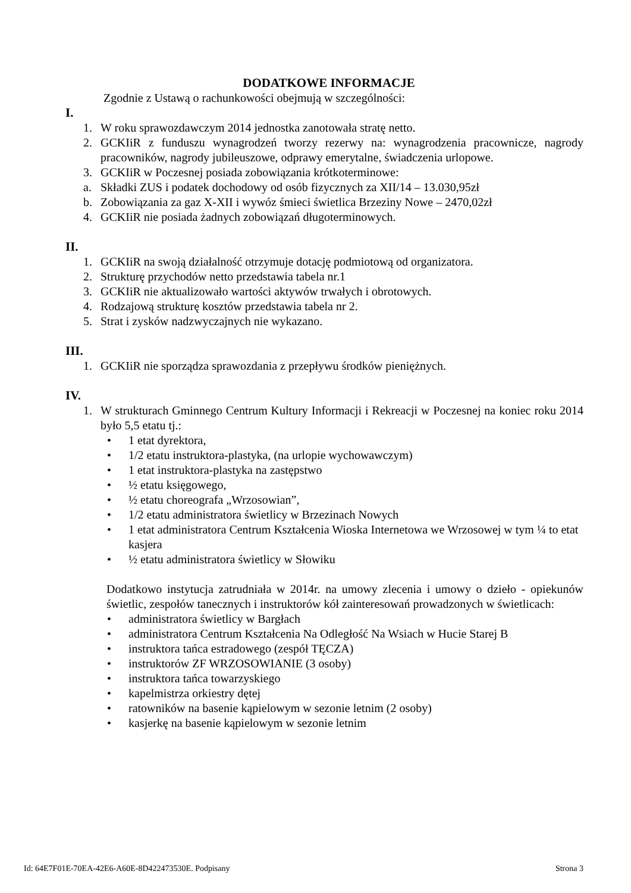DODATKOWE INFORMACJE
Zgodnie z Ustawą o rachunkowości obejmują w szczególności:
I.
1. W roku sprawozdawczym 2014 jednostka zanotowała stratę netto.
2. GCKIiR z funduszu wynagrodzeń tworzy rezerwy na: wynagrodzenia pracownicze, nagrody pracowników, nagrody jubileuszowe, odprawy emerytalne, świadczenia urlopowe.
3. GCKIiR w Poczesnej posiada zobowiązania krótkoterminowe:
a. Składki ZUS i podatek dochodowy od osób fizycznych za XII/14 – 13.030,95zł
b. Zobowiązania za gaz X-XII i wywóz śmieci świetlica Brzeziny Nowe – 2470,02zł
4. GCKIiR nie posiada żadnych zobowiązań długoterminowych.
II.
1. GCKIiR na swoją działalność otrzymuje dotację podmiotową od organizatora.
2. Strukturę przychodów netto przedstawia tabela nr.1
3. GCKIiR nie aktualizowało wartości aktywów trwałych i obrotowych.
4. Rodzajową strukturę kosztów przedstawia tabela nr 2.
5. Strat i zysków nadzwyczajnych nie wykazano.
III.
1. GCKIiR nie sporządza sprawozdania z przepływu środków pieniężnych.
IV.
1. W strukturach Gminnego Centrum Kultury Informacji i Rekreacji w Poczesnej na koniec roku 2014 było 5,5 etatu tj.:
• 1 etat dyrektora,
• 1/2 etatu instruktora-plastyka, (na urlopie wychowawczym)
• 1 etat instruktora-plastyka na zastępstwo
• ½ etatu księgowego,
• ½ etatu choreografa „Wrzosowian”,
• 1/2 etatu administratora świetlicy w Brzezinach Nowych
• 1 etat administratora Centrum Kształcenia Wioska Internetowa we Wrzosowej w tym ¼ to etat kasjera
• ½ etatu administratora świetlicy w Słowiku
Dodatkowo instytucja zatrudniała w 2014r. na umowy zlecenia i umowy o dzieło - opiekunów świetlic, zespołów tanecznych i instruktorów kół zainteresowań prowadzonych w świetlicach:
• administratora świetlicy w Bargłach
• administratora Centrum Kształcenia Na Odległość Na Wsiach w Hucie Starej B
• instruktora tańca estradowego (zespół TĘCZA)
• instruktorów ZF WRZOSOWIANIE (3 osoby)
• instruktora tańca towarzyskiego
• kapelmistrza orkiestry dętej
• ratowników na basenie kąpielowym w sezonie letnim (2 osoby)
• kasjerkę na basenie kąpielowym w sezonie letnim
Id: 64E7F01E-70EA-42E6-A60E-8D422473530E. Podpisany Strona 3